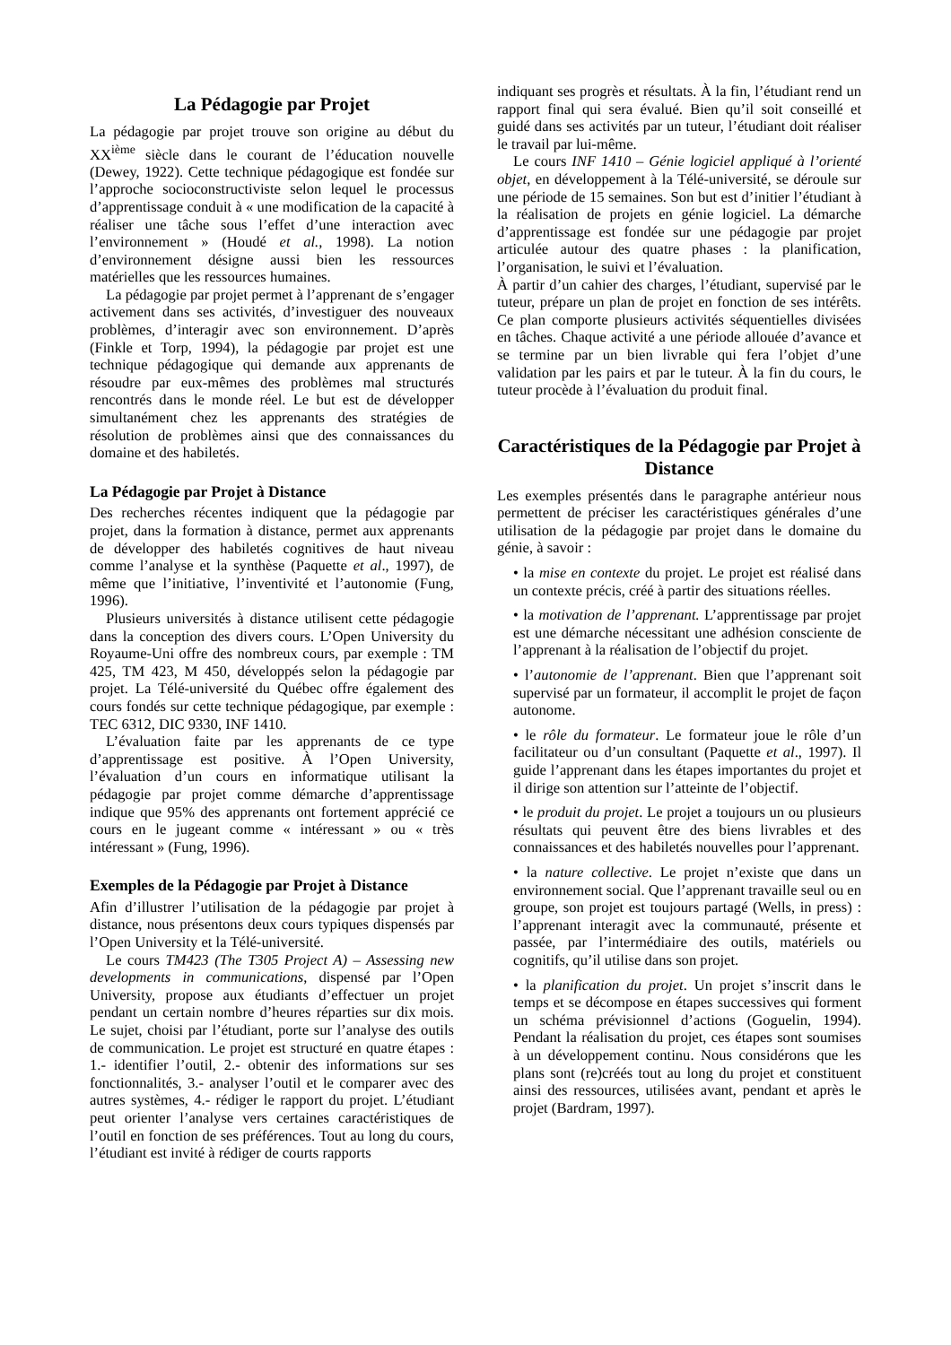La Pédagogie par Projet
La pédagogie par projet trouve son origine au début du XX<sup>ième</sup> siècle dans le courant de l’éducation nouvelle (Dewey, 1922). Cette technique pédagogique est fondée sur l’approche socioconstructiviste selon lequel le processus d’apprentissage conduit à « une modification de la capacité à réaliser une tâche sous l’effet d’une interaction avec l’environnement » (Houdé et al., 1998). La notion d’environnement désigne aussi bien les ressources matérielles que les ressources humaines.
La pédagogie par projet permet à l’apprenant de s’engager activement dans ses activités, d’investiguer des nouveaux problèmes, d’interagir avec son environnement. D’après (Finkle et Torp, 1994), la pédagogie par projet est une technique pédagogique qui demande aux apprenants de résoudre par eux-mêmes des problèmes mal structurés rencontrés dans le monde réel. Le but est de développer simultanément chez les apprenants des stratégies de résolution de problèmes ainsi que des connaissances du domaine et des habiletés.
La Pédagogie par Projet à Distance
Des recherches récentes indiquent que la pédagogie par projet, dans la formation à distance, permet aux apprenants de développer des habiletés cognitives de haut niveau comme l’analyse et la synthèse (Paquette et al., 1997), de même que l’initiative, l’inventivité et l’autonomie (Fung, 1996).
Plusieurs universités à distance utilisent cette pédagogie dans la conception des divers cours. L’Open University du Royaume-Uni offre des nombreux cours, par exemple : TM 425, TM 423, M 450, développés selon la pédagogie par projet. La Télé-université du Québec offre également des cours fondés sur cette technique pédagogique, par exemple : TEC 6312, DIC 9330, INF 1410.
L’évaluation faite par les apprenants de ce type d’apprentissage est positive. À l’Open University, l’évaluation d’un cours en informatique utilisant la pédagogie par projet comme démarche d’apprentissage indique que 95% des apprenants ont fortement apprécié ce cours en le jugeant comme « intéressant » ou « très intéressant » (Fung, 1996).
Exemples de la Pédagogie par Projet à Distance
Afin d’illustrer l’utilisation de la pédagogie par projet à distance, nous présentons deux cours typiques dispensés par l’Open University et la Télé-université.
Le cours TM423 (The T305 Project A) – Assessing new developments in communications, dispensé par l’Open University, propose aux étudiants d’effectuer un projet pendant un certain nombre d’heures réparties sur dix mois. Le sujet, choisi par l’étudiant, porte sur l’analyse des outils de communication. Le projet est structuré en quatre étapes : 1.- identifier l’outil, 2.- obtenir des informations sur ses fonctionnalités, 3.- analyser l’outil et le comparer avec des autres systèmes, 4.- rédiger le rapport du projet. L’étudiant peut orienter l’analyse vers certaines caractéristiques de l’outil en fonction de ses préférences. Tout au long du cours, l’étudiant est invité à rédiger de courts rapports
indiquant ses progrès et résultats. À la fin, l’étudiant rend un rapport final qui sera évalué. Bien qu’il soit conseillé et guidé dans ses activités par un tuteur, l’étudiant doit réaliser le travail par lui-même.
Le cours INF 1410 – Génie logiciel appliqué à l’orienté objet, en développement à la Télé-université, se déroule sur une période de 15 semaines. Son but est d’initier l’étudiant à la réalisation de projets en génie logiciel. La démarche d’apprentissage est fondée sur une pédagogie par projet articulée autour des quatre phases : la planification, l’organisation, le suivi et l’évaluation.
À partir d’un cahier des charges, l’étudiant, supervisé par le tuteur, prépare un plan de projet en fonction de ses intérêts. Ce plan comporte plusieurs activités séquentielles divisées en tâches. Chaque activité a une période allouée d’avance et se termine par un bien livrable qui fera l’objet d’une validation par les pairs et par le tuteur. À la fin du cours, le tuteur procède à l’évaluation du produit final.
Caractéristiques de la Pédagogie par Projet à Distance
Les exemples présentés dans le paragraphe antérieur nous permettent de préciser les caractéristiques générales d’une utilisation de la pédagogie par projet dans le domaine du génie, à savoir :
• la mise en contexte du projet. Le projet est réalisé dans un contexte précis, créé à partir des situations réelles.
• la motivation de l’apprenant. L’apprentissage par projet est une démarche nécessitant une adhésion consciente de l’apprenant à la réalisation de l’objectif du projet.
• l’autonomie de l’apprenant. Bien que l’apprenant soit supervisé par un formateur, il accomplit le projet de façon autonome.
• le rôle du formateur. Le formateur joue le rôle d’un facilitateur ou d’un consultant (Paquette et al., 1997). Il guide l’apprenant dans les étapes importantes du projet et il dirige son attention sur l’atteinte de l’objectif.
• le produit du projet. Le projet a toujours un ou plusieurs résultats qui peuvent être des biens livrables et des connaissances et des habiletés nouvelles pour l’apprenant.
• la nature collective. Le projet n’existe que dans un environnement social. Que l’apprenant travaille seul ou en groupe, son projet est toujours partagé (Wells, in press) : l’apprenant interagit avec la communauté, présente et passée, par l’intermédiaire des outils, matériels ou cognitifs, qu’il utilise dans son projet.
• la planification du projet. Un projet s’inscrit dans le temps et se décompose en étapes successives qui forment un schéma prévisionnel d’actions (Goguelin, 1994). Pendant la réalisation du projet, ces étapes sont soumises à un développement continu. Nous considérons que les plans sont (re)créés tout au long du projet et constituent ainsi des ressources, utilisées avant, pendant et après le projet (Bardram, 1997).